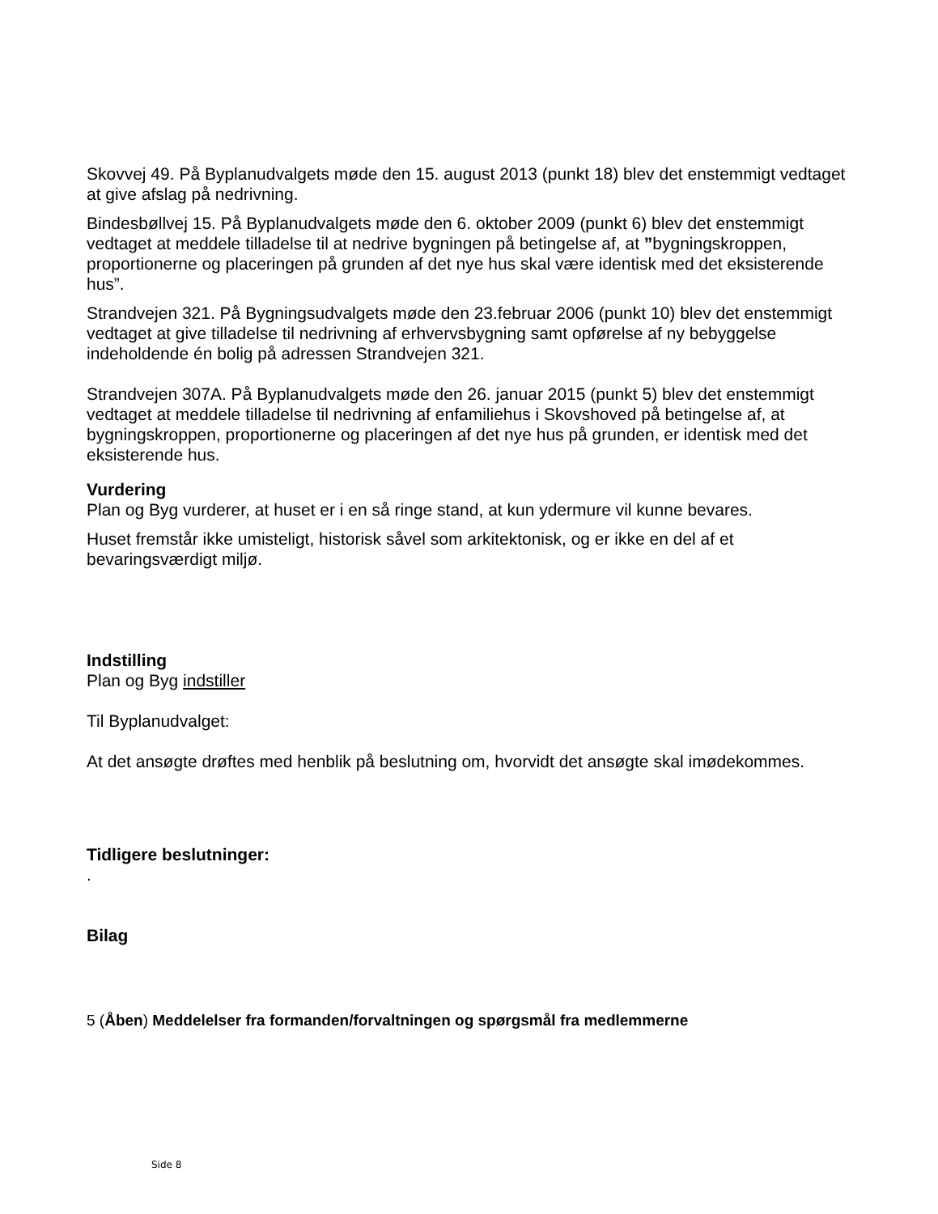Skovvej 49. På Byplanudvalgets møde den 15. august 2013 (punkt 18) blev det enstemmigt vedtaget at give afslag på nedrivning.
Bindesbøllvej 15. På Byplanudvalgets møde den 6. oktober 2009 (punkt 6) blev det enstemmigt vedtaget at meddele tilladelse til at nedrive bygningen på betingelse af, at ”bygningskroppen, proportionerne og placeringen på grunden af det nye hus skal være identisk med det eksisterende hus”.
Strandvejen 321. På Bygningsudvalgets møde den 23.februar 2006 (punkt 10) blev det enstemmigt vedtaget at give tilladelse til nedrivning af erhvervsbygning samt opførelse af ny bebyggelse indeholdende én bolig på adressen Strandvejen 321.
Strandvejen 307A. På Byplanudvalgets møde den 26. januar 2015 (punkt 5) blev det enstemmigt vedtaget at meddele tilladelse til nedrivning af enfamiliehus i Skovshoved på betingelse af, at bygningskroppen, proportionerne og placeringen af det nye hus på grunden, er identisk med det eksisterende hus.
Vurdering
Plan og Byg vurderer, at huset er i en så ringe stand, at kun ydermure vil kunne bevares.
Huset fremstår ikke umisteligt, historisk såvel som arkitektonisk, og er ikke en del af et bevaringsværdigt miljø.
Indstilling
Plan og Byg indstiller
Til Byplanudvalget:
At det ansøgte drøftes med henblik på beslutning om, hvorvidt det ansøgte skal imødekommes.
Tidligere beslutninger:
.
Bilag
5 (Åben) Meddelelser fra formanden/forvaltningen og spørgsmål fra medlemmerne
Side 8